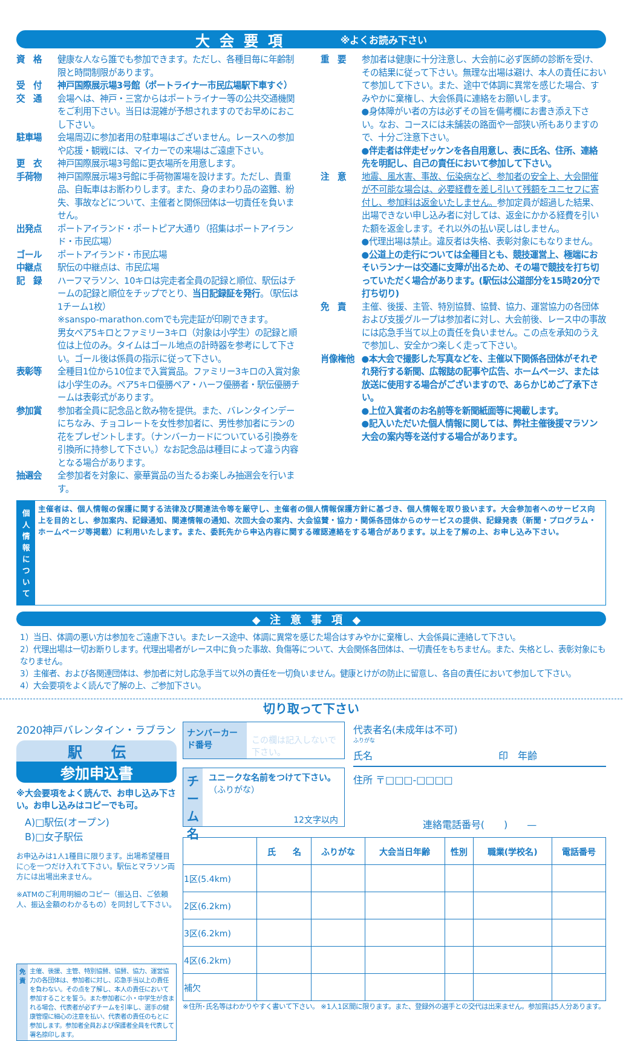大会要項 ※よくお読み下さい
資　格 健康な人なら誰でも参加できます。ただし、各種目毎に年齢制限と時間制限があります。
受　付 神戸国際展示場3号館（ポートライナー市民広場駅下車すぐ）
交　通 会場へは、神戸・三宮からはポートライナー等の公共交通機関をご利用下さい。当日は混雑が予想されますのでお早めにおこし下さい。
駐車場 会場周辺に参加者用の駐車場はございません。レースへの参加や応援・観戦には、マイカーでの来場はご遠慮下さい。
更　衣 神戸国際展示場3号館に更衣場所を用意します。
手荷物 神戸国際展示場3号館に手荷物置場を設けます。ただし、貴重品、自転車はお断わりします。また、身のまわり品の盗難、紛失、事故などについて、主催者と関係団体は一切責任を負いません。
出発点 ポートアイランド・ポートピア大通り（招集はポートアイランド・市民広場）
ゴール ポートアイランド・市民広場
中継点 駅伝の中継点は、市民広場
記　録 ハーフマラソン、10キロは完走者全員の記録と順位、駅伝はチームの記録と順位をチップでとり、当日記録証を発行。（駅伝は1チーム1枚）
※sanspo-marathon.comでも完走証が印刷できます。
男女ペア5キロとファミリー3キロ（対象は小学生）の記録と順位は上位のみ。タイムはゴール地点の計時器を参考にして下さい。ゴール後は係員の指示に従って下さい。
表彰等 全種目1位から10位まで入賞賞品。ファミリー3キロの入賞対象は小学生のみ。ペア5キロ優勝ペア・ハーフ優勝者・駅伝優勝チームは表彰式があります。
参加賞 参加者全員に記念品と飲み物を提供。また、バレンタインデーにちなみ、チョコレートを女性参加者に、男性参加者にランの花をプレゼントします。（ナンバーカードについている引換券を引換所に持参して下さい。）なお記念品は種目によって違う内容となる場合があります。
抽選会 全参加者を対象に、豪華賞品の当たるお楽しみ抽選会を行います。
重　要 参加者は健康に十分注意し、大会前に必ず医師の診断を受け、その結果に従って下さい。無理な出場は避け、本人の責任において参加して下さい。また、途中で体調に異常を感じた場合、すみやかに棄権し、大会係員に連絡をお願いします。
●身体障がい者の方は必ずその旨を備考欄にお書き添え下さい。なお、コースには未舗装の路面や一部狭い所もありますので、十分ご注意下さい。
●伴走者は伴走ゼッケンを各自用意し、表に氏名、住所、連絡先を明記し、自己の責任において参加して下さい。
注　意 地震、風水害、事故、伝染病など、参加者の安全上、大会開催が不可能な場合は、必要経費を差し引いて残額をユニセフに寄付し、参加料は返金いたしません。参加定員が超過した結果、出場できない申し込み者に対しては、返金にかかる経費を引いた額を返金します。それ以外の払い戻しはしません。
●代理出場は禁止。違反者は失格、表彰対象にもなりません。
●公道上の走行については全種目とも、競技運営上、極端におそいランナーは交通に支障が出るため、その場で競技を打ち切っていただく場合があります。(駅伝は公道部分を15時20分で打ち切り)
免　責 主催、後援、主管、特別協賛、協賛、協力、運営協力の各団体および支援グループは参加者に対し、大会前後、レース中の事故には応急手当て以上の責任を負いません。この点を承知のうえで参加し、安全かつ楽しく走って下さい。
肖像権他 ●本大会で撮影した写真などを、主催以下関係各団体がそれぞれ発行する新聞、広報誌の記事や広告、ホームページ、または放送に使用する場合がございますので、あらかじめご了承下さい。
●上位入賞者のお名前等を新聞紙面等に掲載します。
●記入いただいた個人情報に関しては、弊社主催後援マラソン大会の案内等を送付する場合があります。
個人情報について
主催者は、個人情報の保護に関する法律及び関連法令等を厳守し、主催者の個人情報保護方針に基づき、個人情報を取り扱います。大会参加者へのサービス向上を目的とし、参加案内、記録通知、関連情報の通知、次回大会の案内、大会協賛・協力・関係各団体からのサービスの提供、記録発表（新聞・プログラム・ホームページ等掲載）に利用いたします。また、委託先から申込内容に関する確認連絡をする場合があります。以上を了解の上、お申し込み下さい。
◆注意事項◆
1）当日、体調の悪い方は参加をご遠慮下さい。またレース途中、体調に異常を感じた場合はすみやかに棄権し、大会係員に連絡して下さい。
2）代理出場は一切お断りします。代理出場者がレース中に負った事故、負傷等について、大会関係各団体は、一切責任をもちません。また、失格とし、表彰対象にもなりません。
3）主催者、および各関連団体は、参加者に対し応急手当て以外の責任を一切負いません。健康とけがの防止に留意し、各自の責任において参加して下さい。
4）大会要項をよく読んで了解の上、ご参加下さい。
切り取って下さい
2020神戸バレンタイン・ラブラン
駅　　伝
参加申込書
※大会要項をよく読んで、お申し込み下さい。お申し込みはコピーでも可。
A)□駅伝(オープン)
B)□女子駅伝
お申込みは1人1種目に限ります。出場希望種目に○を一つだけ入れて下さい。駅伝とマラソン両方には出場出来ません。
※ATMのご利用明細のコピー（振込日、ご依頼人、振込金額のわかるもの）を同封して下さい。
免責 主催、後援、主管、特別協賛、協賛、協力、運営協力の各団体は、参加者に対し、応急手当以上の責任を負わない。その点を了解し、本人の責任において参加することを誓う。また参加者に小・中学生が含まれる場合、代表者が必ずチームを引率し、選手の健康管理に細心の注意を払い、代表者の責任のもとに参加します。参加者全員および保護者全員を代表して署名捺印します。
ナンバーカード番号 この欄は記入しないで下さい。
チーム名
ユニークな名前をつけて下さい。
（ふりがな）
12文字以内
代表者名(未成年は不可)
ふりがな
氏名　　　　　　　　　　　　　印　年齢
住所 〒□□□-□□□□
連絡電話番号(　　)　　—
| | 氏 名 | ふりがな | 大会当日年齢 | 性別 | 職業(学校名) | 電話番号 |
| --- | --- | --- | --- | --- | --- | --- |
| 1区(5.4km) | | | | | | |
| 2区(6.2km) | | | | | | |
| 3区(6.2km) | | | | | | |
| 4区(6.2km) | | | | | | |
| 補欠 | | | | | | |
※住所･氏名等はわかりやすく書いて下さい。 ※1人1区間に限ります。また、登録外の選手との交代は出来ません。参加賞は5人分あります。